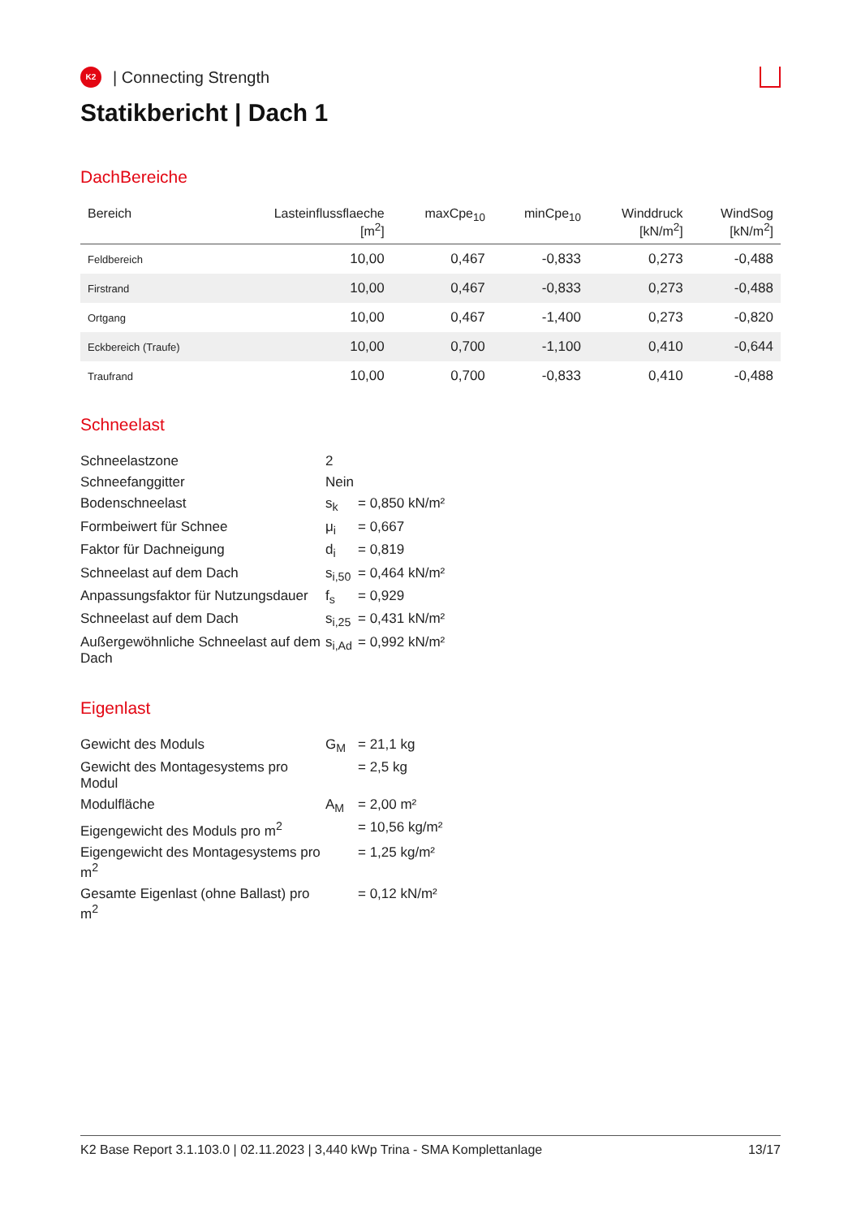K2
| Connecting Strength
Statikbericht | Dach 1
DachBereiche
| Bereich | Lasteinflussflaeche [m<sup>2</sup>] | maxCpe<sub>10</sub> | minCpe<sub>10</sub> | Winddruck [kN/m<sup>2</sup>] | WindSog [kN/m<sup>2</sup>] |
| --- | --- | --- | --- | --- | --- |
| Feldbereich | 10,00 | 0,467 | -0,833 | 0,273 | -0,488 |
| Firstrand | 10,00 | 0,467 | -0,833 | 0,273 | -0,488 |
| Ortgang | 10,00 | 0,467 | -1,400 | 0,273 | -0,820 |
| Eckbereich (Traufe) | 10,00 | 0,700 | -1,100 | 0,410 | -0,644 |
| Traufrand | 10,00 | 0,700 | -0,833 | 0,410 | -0,488 |
Schneelast
| Schneelastzone | 2 | |
| Schneefanggitter | Nein | |
| Bodenschneelast | s<sub>k</sub> | = 0,850 kN/m² |
| Formbeiwert für Schnee | μ<sub>i</sub> | = 0,667 |
| Faktor für Dachneigung | d<sub>i</sub> | = 0,819 |
| Schneelast auf dem Dach | s<sub>i,50</sub> | = 0,464 kN/m² |
| Anpassungsfaktor für Nutzungsdauer | f<sub>s</sub> | = 0,929 |
| Schneelast auf dem Dach | s<sub>i,25</sub> | = 0,431 kN/m² |
| Außergewöhnliche Schneelast auf dem Dach | s<sub>i,Ad</sub> | = 0,992 kN/m² |
Eigenlast
| Gewicht des Moduls | G<sub>M</sub> | = 21,1 kg |
| Gewicht des Montagesystems pro Modul | | = 2,5 kg |
| Modulfläche | A<sub>M</sub> | = 2,00 m² |
| Eigengewicht des Moduls pro m<sup>2</sup> | | = 10,56 kg/m² |
| Eigengewicht des Montagesystems pro m<sup>2</sup> | | = 1,25 kg/m² |
| Gesamte Eigenlast (ohne Ballast) pro m<sup>2</sup> | | = 0,12 kN/m² |
K2 Base Report 3.1.103.0 | 02.11.2023 | 3,440 kWp Trina - SMA Komplettanlage 13/17